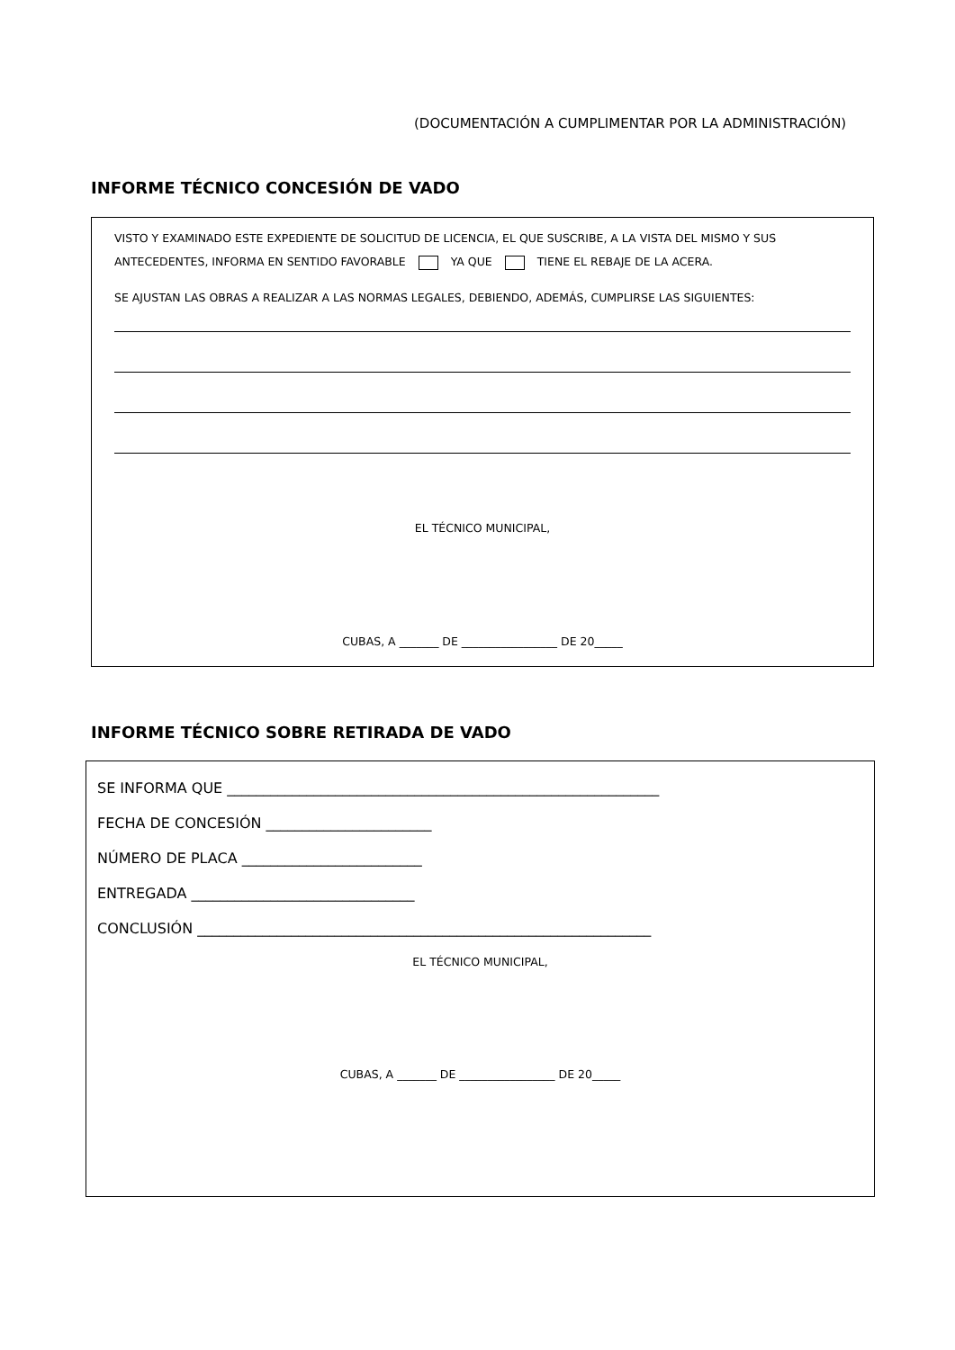(DOCUMENTACIÓN A CUMPLIMENTAR POR LA ADMINISTRACIÓN)
INFORME TÉCNICO CONCESIÓN DE VADO
VISTO Y EXAMINADO ESTE EXPEDIENTE DE SOLICITUD DE LICENCIA, EL QUE SUSCRIBE, A LA VISTA DEL MISMO Y SUS ANTECEDENTES, INFORMA EN SENTIDO FAVORABLE YA QUE TIENE EL REBAJE DE LA ACERA.
SE AJUSTAN LAS OBRAS A REALIZAR A LAS NORMAS LEGALES, DEBIENDO, ADEMÁS, CUMPLIRSE LAS SIGUIENTES:
EL TÉCNICO MUNICIPAL,
CUBAS, A _______ DE _________________ DE 20_____
INFORME TÉCNICO SOBRE RETIRADA DE VADO
SE INFORMA QUE ____________________________________________________________
FECHA DE CONCESIÓN _______________________
NÚMERO DE PLACA _________________________
ENTREGADA _______________________________
CONCLUSIÓN _______________________________________________________________
EL TÉCNICO MUNICIPAL,
CUBAS, A _______ DE _________________ DE 20_____